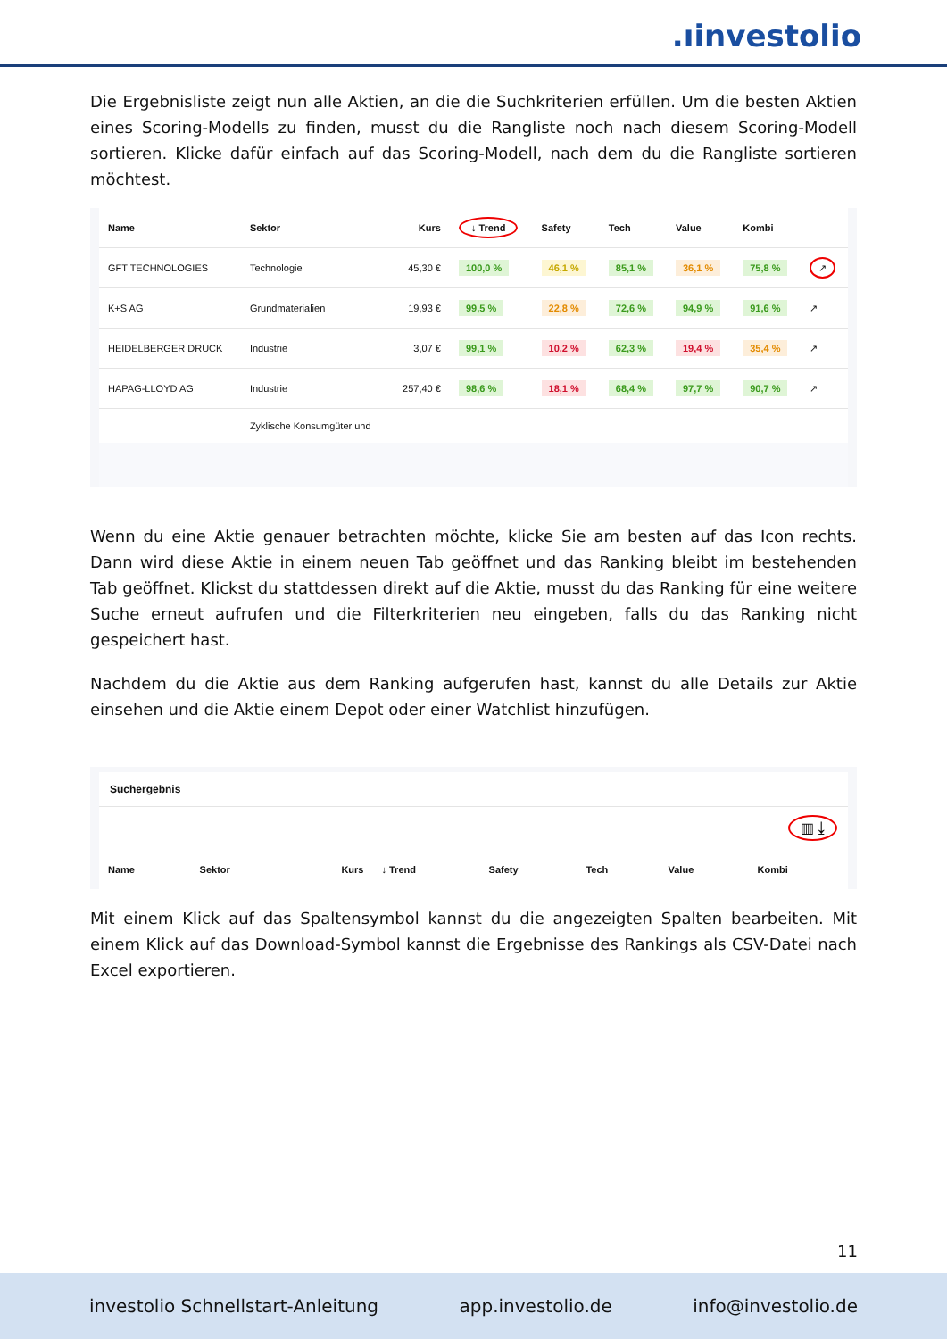.ıinvestolio
Die Ergebnisliste zeigt nun alle Aktien, an die die Suchkriterien erfüllen. Um die besten Aktien eines Scoring-Modells zu finden, musst du die Rangliste noch nach diesem Scoring-Modell sortieren. Klicke dafür einfach auf das Scoring-Modell, nach dem du die Rangliste sortieren möchtest.
| Name | Sektor | Kurs | ↓ Trend | Safety | Tech | Value | Kombi | |
| --- | --- | --- | --- | --- | --- | --- | --- | --- |
| GFT TECHNOLOGIES | Technologie | 45,30 € | 100,0 % | 46,1 % | 85,1 % | 36,1 % | 75,8 % | ↗ |
| K+S AG | Grundmaterialien | 19,93 € | 99,5 % | 22,8 % | 72,6 % | 94,9 % | 91,6 % | ↗ |
| HEIDELBERGER DRUCK | Industrie | 3,07 € | 99,1 % | 10,2 % | 62,3 % | 19,4 % | 35,4 % | ↗ |
| HAPAG-LLOYD AG | Industrie | 257,40 € | 98,6 % | 18,1 % | 68,4 % | 97,7 % | 90,7 % | ↗ |
| | Zyklische Konsumgüter und | | | | | | | |
Wenn du eine Aktie genauer betrachten möchte, klicke Sie am besten auf das Icon rechts. Dann wird diese Aktie in einem neuen Tab geöffnet und das Ranking bleibt im bestehenden Tab geöffnet. Klickst du stattdessen direkt auf die Aktie, musst du das Ranking für eine weitere Suche erneut aufrufen und die Filterkriterien neu eingeben, falls du das Ranking nicht gespeichert hast.
Nachdem du die Aktie aus dem Ranking aufgerufen hast, kannst du alle Details zur Aktie einsehen und die Aktie einem Depot oder einer Watchlist hinzufügen.
Suchergebnis
▥ ⤓
| Name | Sektor | Kurs | ↓ Trend | Safety | Tech | Value | Kombi |
| --- | --- | --- | --- | --- | --- | --- | --- |
Mit einem Klick auf das Spaltensymbol kannst du die angezeigten Spalten bearbeiten. Mit einem Klick auf das Download-Symbol kannst die Ergebnisse des Rankings als CSV-Datei nach Excel exportieren.
11
investolio Schnellstart-Anleitung app.investolio.de info@investolio.de